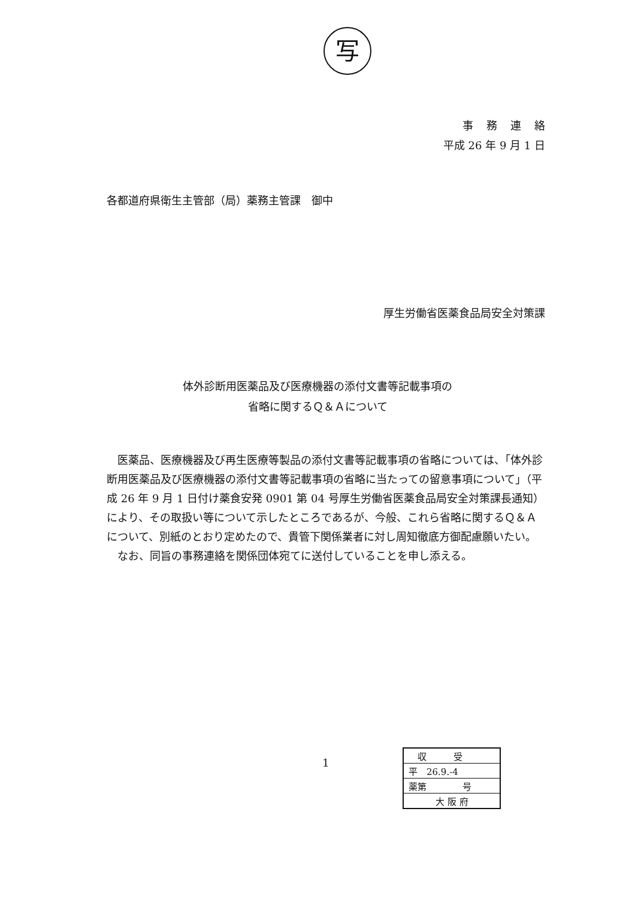写
事務連絡
平成 26 年 9 月 1 日
各都道府県衛生主管部（局）薬務主管課　御中
厚生労働省医薬食品局安全対策課
体外診断用医薬品及び医療機器の添付文書等記載事項の
省略に関するＱ＆Ａについて
医薬品、医療機器及び再生医療等製品の添付文書等記載事項の省略については、「体外診断用医薬品及び医療機器の添付文書等記載事項の省略に当たっての留意事項について」（平成 26 年 9 月 1 日付け薬食安発 0901 第 04 号厚生労働省医薬食品局安全対策課長通知）により、その取扱い等について示したところであるが、今般、これら省略に関するＱ＆Ａについて、別紙のとおり定めたので、貴管下関係業者に対し周知徹底方御配慮願いたい。
なお、同旨の事務連絡を関係団体宛てに送付していることを申し添える。
1
　収　　　受
平　26.9.-4
薬第　　　　号
　　　大 阪 府